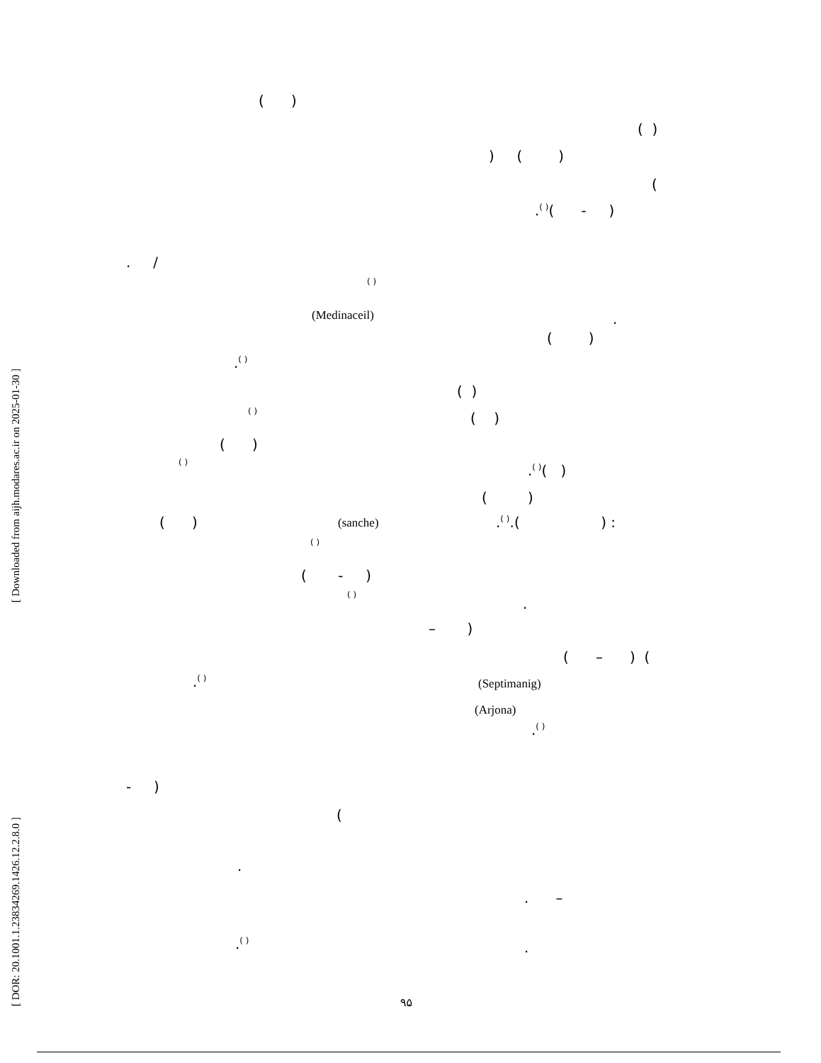[ Downloaded from aijh.modares.ac.ir on 2025-01-30 ]
[ DOR: 20.1001.1.23834269.1426.12.2.8.0 ]
( )
( )
) ( )
(
.<sup>( )</sup>( - )
. /
( )
(Medinaceil)
.
( )
.<sup>( )</sup>
( )
( )
( )
( )
( )
.<sup>( )</sup>( )
( )
( )
(sanche)
.<sup>( )</sup>.( ) :
( )
( - )
( )
.
– )
( – ) (
.<sup>( )</sup>
(Septimanig)
(Arjona)
.<sup>( )</sup>
- )
(
.
. –
.<sup>( )</sup>
.
۹۵